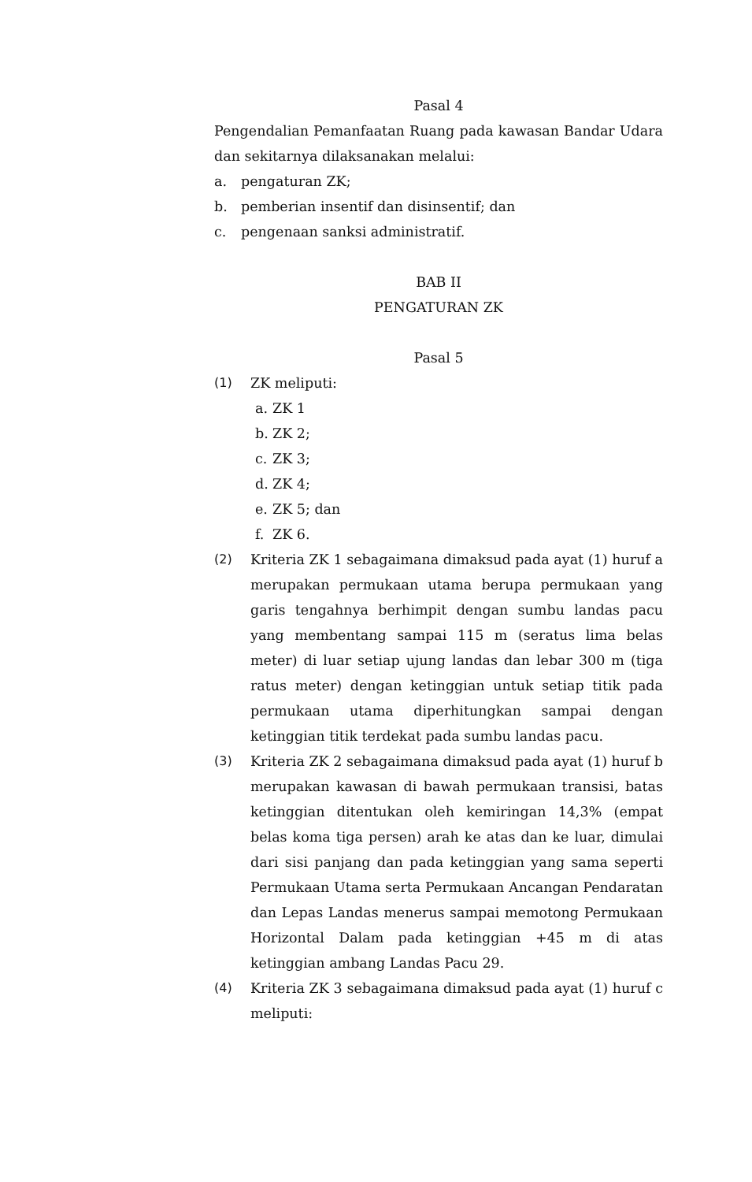Pasal 4
Pengendalian Pemanfaatan Ruang pada kawasan Bandar Udara dan sekitarnya dilaksanakan melalui:
a. pengaturan ZK;
b. pemberian insentif dan disinsentif; dan
c. pengenaan sanksi administratif.
BAB II
PENGATURAN ZK
Pasal 5
(1) ZK meliputi:
a. ZK 1
b. ZK 2;
c. ZK 3;
d. ZK 4;
e. ZK 5; dan
f. ZK 6.
(2) Kriteria ZK 1 sebagaimana dimaksud pada ayat (1) huruf a merupakan permukaan utama berupa permukaan yang garis tengahnya berhimpit dengan sumbu landas pacu yang membentang sampai 115 m (seratus lima belas meter) di luar setiap ujung landas dan lebar 300 m (tiga ratus meter) dengan ketinggian untuk setiap titik pada permukaan utama diperhitungkan sampai dengan ketinggian titik terdekat pada sumbu landas pacu.
(3) Kriteria ZK 2 sebagaimana dimaksud pada ayat (1) huruf b merupakan kawasan di bawah permukaan transisi, batas ketinggian ditentukan oleh kemiringan 14,3% (empat belas koma tiga persen) arah ke atas dan ke luar, dimulai dari sisi panjang dan pada ketinggian yang sama seperti Permukaan Utama serta Permukaan Ancangan Pendaratan dan Lepas Landas menerus sampai memotong Permukaan Horizontal Dalam pada ketinggian +45 m di atas ketinggian ambang Landas Pacu 29.
(4) Kriteria ZK 3 sebagaimana dimaksud pada ayat (1) huruf c meliputi: